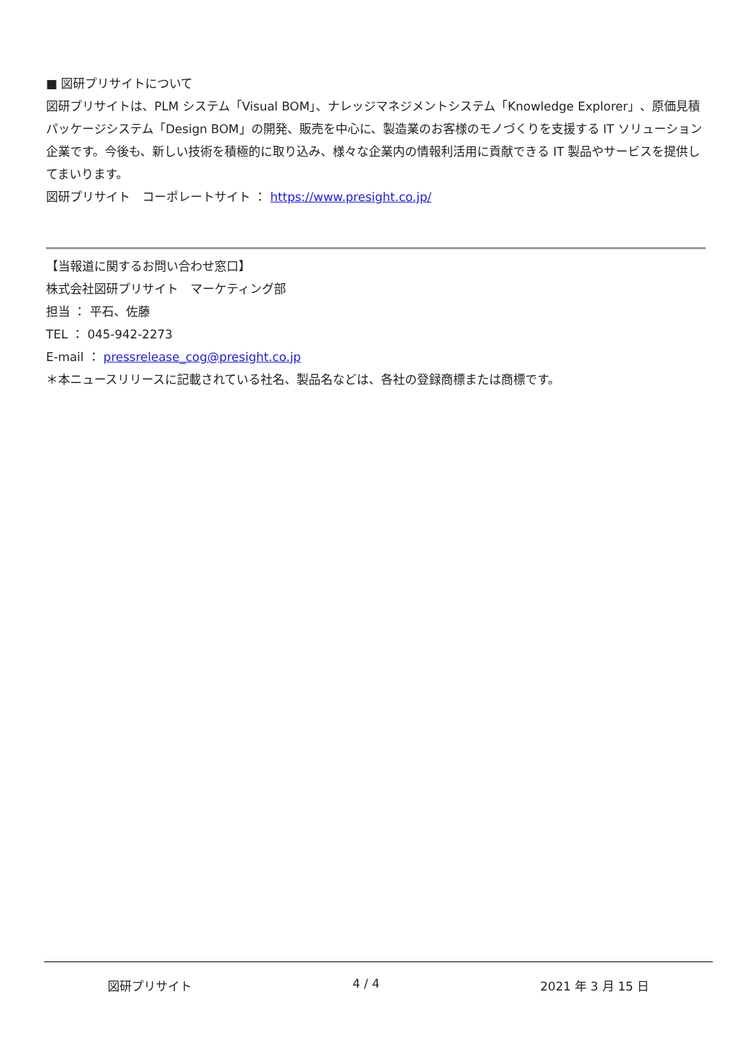■ 図研プリサイトについて
図研プリサイトは、PLM システム「Visual BOM」、ナレッジマネジメントシステム「Knowledge Explorer」、原価見積パッケージシステム「Design BOM」の開発、販売を中心に、製造業のお客様のモノづくりを支援する IT ソリューション企業です。今後も、新しい技術を積極的に取り込み、様々な企業内の情報利活用に貢献できる IT 製品やサービスを提供してまいります。
図研プリサイト　コーポレートサイト ： https://www.presight.co.jp/
【当報道に関するお問い合わせ窓口】
株式会社図研プリサイト　マーケティング部
担当 ： 平石、佐藤
TEL ： 045-942-2273
E-mail ： pressrelease_cog@presight.co.jp
＊本ニュースリリースに記載されている社名、製品名などは、各社の登録商標または商標です。
図研プリサイト 4 / 4 2021 年 3 月 15 日